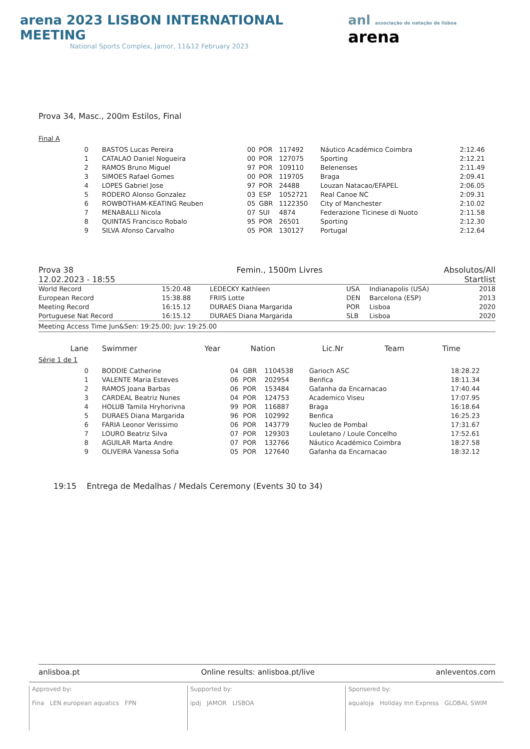arena 2023 LISBON INTERNATIONAL MEETING
National Sports Complex, Jamor, 11&12 February 2023
anl associação de natação de lisboa arena
Prova 34, Masc., 200m Estilos, Final
Final A
| 0 | BASTOS Lucas Pereira | 00 | POR | 117492 | Náutico Académico Coimbra | 2:12.46 |
| 1 | CATALAO Daniel Nogueira | 00 | POR | 127075 | Sporting | 2:12.21 |
| 2 | RAMOS Bruno Miguel | 97 | POR | 109110 | Belenenses | 2:11.49 |
| 3 | SIMOES Rafael Gomes | 00 | POR | 119705 | Braga | 2:09.41 |
| 4 | LOPES Gabriel Jose | 97 | POR | 24488 | Louzan Natacao/EFAPEL | 2:06.05 |
| 5 | RODERO Alonso Gonzalez | 03 | ESP | 1052721 | Real Canoe NC | 2:09.31 |
| 6 | ROWBOTHAM-KEATING Reuben | 05 | GBR | 1122350 | City of Manchester | 2:10.02 |
| 7 | MENABALLI Nicola | 07 | SUI | 4874 | Federazione Ticinese di Nuoto | 2:11.58 |
| 8 | QUINTAS Francisco Robalo | 95 | POR | 26501 | Sporting | 2:12.30 |
| 9 | SILVA Afonso Carvalho | 05 | POR | 130127 | Portugal | 2:12.64 |
Prova 38
12.02.2023 - 18:55 Femin., 1500m Livres Absolutos/All
Startlist
| World Record | 15:20.48 | LEDECKY Kathleen | USA | Indianapolis (USA) | 2018 |
| European Record | 15:38.88 | FRIIS Lotte | DEN | Barcelona (ESP) | 2013 |
| Meeting Record | 16:15.12 | DURAES Diana Margarida | POR | Lisboa | 2020 |
| Portuguese Nat Record | 16:15.12 | DURAES Diana Margarida | SLB | Lisboa | 2020 |
Meeting Access Time Jun&Sen: 19:25.00; Juv: 19:25.00
| Lane | Swimmer | Year | Nation | Lic.Nr | Team | Time |
Série 1 de 1
| 0 | BODDIE Catherine | 04 | GBR | 1104538 | Garioch ASC | 18:28.22 |
| 1 | VALENTE Maria Esteves | 06 | POR | 202954 | Benfica | 18:11.34 |
| 2 | RAMOS Joana Barbas | 06 | POR | 153484 | Gafanha da Encarnacao | 17:40.44 |
| 3 | CARDEAL Beatriz Nunes | 04 | POR | 124753 | Academico Viseu | 17:07.95 |
| 4 | HOLUB Tamila Hryhorivna | 99 | POR | 116887 | Braga | 16:18.64 |
| 5 | DURAES Diana Margarida | 96 | POR | 102992 | Benfica | 16:25.23 |
| 6 | FARIA Leonor Verissimo | 06 | POR | 143779 | Nucleo de Pombal | 17:31.67 |
| 7 | LOURO Beatriz Silva | 07 | POR | 129303 | Louletano / Loule Concelho | 17:52.61 |
| 8 | AGUILAR Marta Andre | 07 | POR | 132766 | Náutico Académico Coimbra | 18:27.58 |
| 9 | OLIVEIRA Vanessa Sofia | 05 | POR | 127640 | Gafanha da Encarnacao | 18:32.12 |
19:15 Entrega de Medalhas / Medals Ceremony (Events 30 to 34)
anlisboa.pt Online results: anlisboa.pt/live anleventos.com
Approved by:
Fina LEN european aquatics FPN
Supported by:
ipdj JAMOR LISBOA
Sponsered by:
aqualoja Holiday Inn Express GLOBAL SWIM